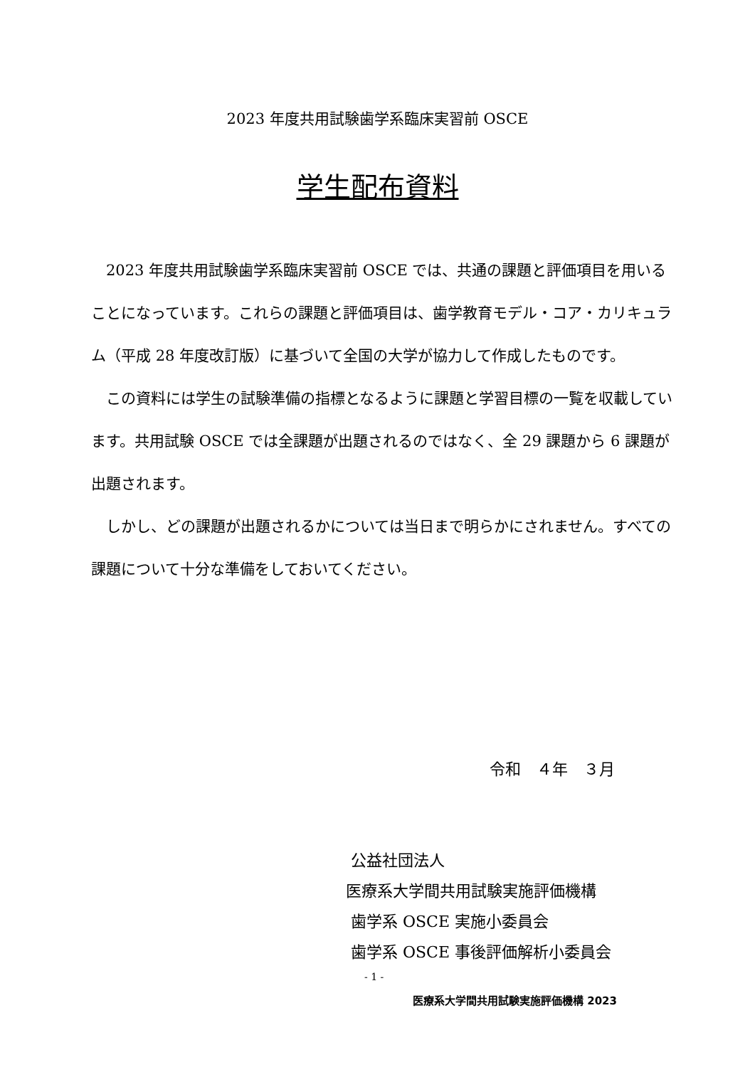2023 年度共用試験歯学系臨床実習前 OSCE
学生配布資料
　2023 年度共用試験歯学系臨床実習前 OSCE では、共通の課題と評価項目を用いることになっています。これらの課題と評価項目は、歯学教育モデル・コア・カリキュラム（平成 28 年度改訂版）に基づいて全国の大学が協力して作成したものです。
　この資料には学生の試験準備の指標となるように課題と学習目標の一覧を収載しています。共用試験 OSCE では全課題が出題されるのではなく、全 29 課題から 6 課題が出題されます。
　しかし、どの課題が出題されるかについては当日まで明らかにされません。すべての課題について十分な準備をしておいてください。
令和　４年　３月
公益社団法人
医療系大学間共用試験実施評価機構
歯学系 OSCE 実施小委員会
歯学系 OSCE 事後評価解析小委員会
- 1 -
医療系大学間共用試験実施評価機構 2023